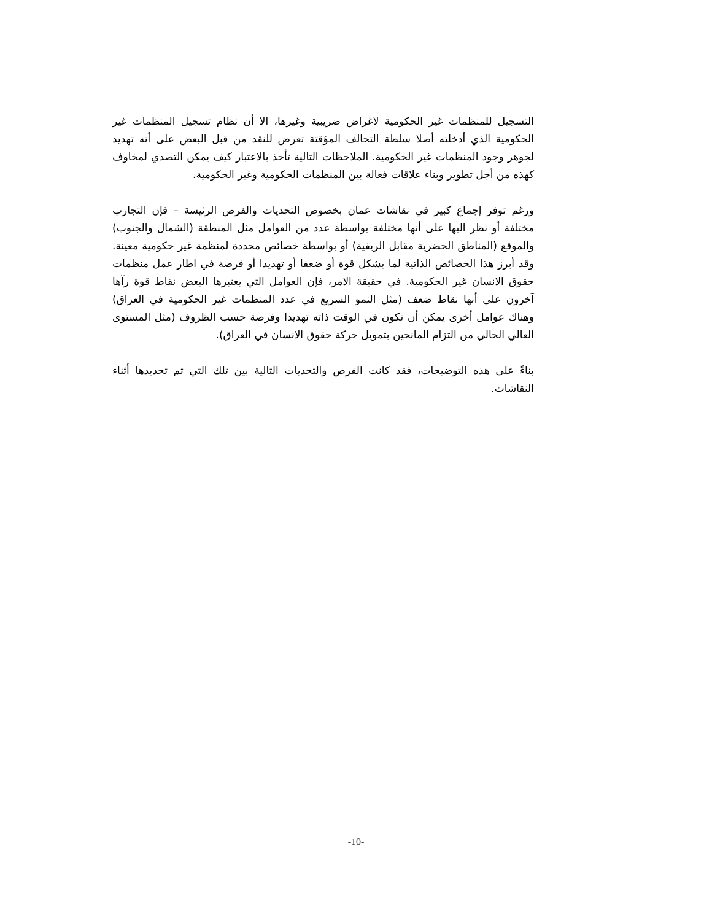التسجيل للمنظمات غير الحكومية لاغراض ضريبية وغيرها، الا أن نظام تسجيل المنظمات غير الحكومية الذي أدخلته أصلا سلطة التحالف المؤقتة تعرض للنقد من قبل البعض على أنه تهديد لجوهر وجود المنظمات غير الحكومية. الملاحظات التالية تأخذ بالاعتبار كيف يمكن التصدي لمخاوف كهذه من أجل تطوير وبناء علاقات فعالة بين المنظمات الحكومية وغير الحكومية.
ورغم توفر إجماع كبير في نقاشات عمان بخصوص التحديات والفرص الرئيسة – فإن التجارب مختلفة أو نظر اليها على أنها مختلفة بواسطة عدد من العوامل مثل المنطقة (الشمال والجنوب) والموقع (المناطق الحضرية مقابل الريفية) أو بواسطة خصائص محددة لمنظمة غير حكومية معينة. وقد أبرز هذا الخصائص الذاتية لما يشكل قوة أو ضعفا أو تهديدا أو فرصة في اطار عمل منظمات حقوق الانسان غير الحكومية. في حقيقة الامر، فإن العوامل التي يعتبرها البعض نقاط قوة رآها آخرون على أنها نقاط ضعف (مثل النمو السريع في عدد المنظمات غير الحكومية في العراق) وهناك عوامل أخرى يمكن أن تكون في الوقت ذاته تهديدا وفرصة حسب الظروف (مثل المستوى العالي الحالي من التزام المانحين بتمويل حركة حقوق الانسان في العراق).
بناءً على هذه التوضيحات، فقد كانت الفرص والتحديات التالية بين تلك التي تم تحديدها أثناء النقاشات.
-10-